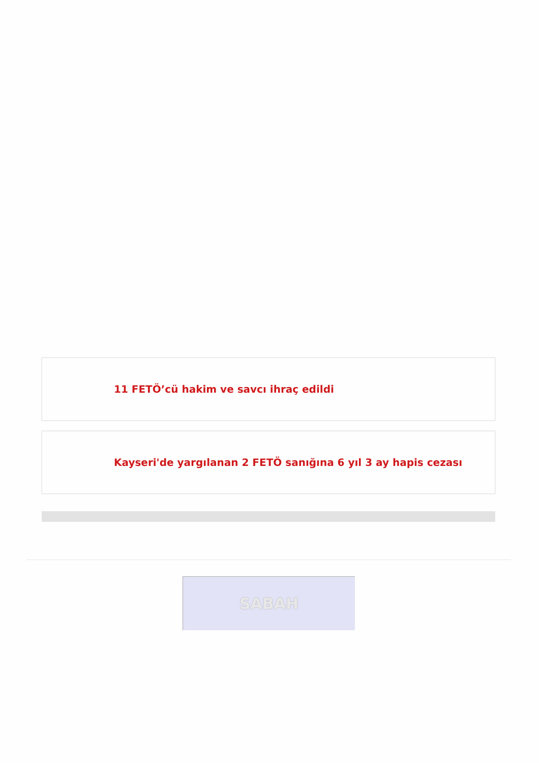11 FETÖ’cü hakim ve savcı ihraç edildi
Kayseri'de yargılanan 2 FETÖ sanığına 6 yıl 3 ay hapis cezası
SABAH